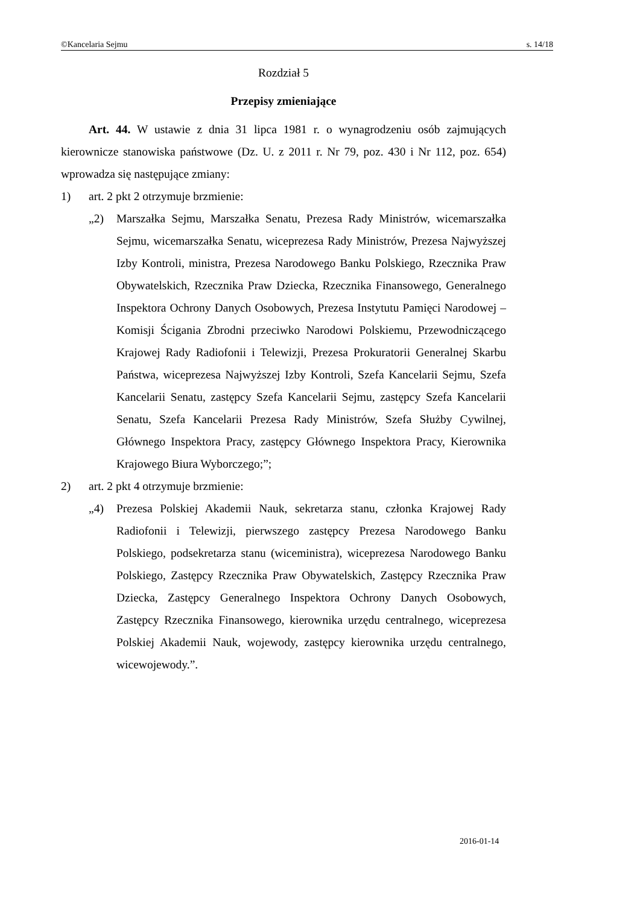©Kancelaria Sejmu s. 14/18
Rozdział 5
Przepisy zmieniające
Art. 44. W ustawie z dnia 31 lipca 1981 r. o wynagrodzeniu osób zajmujących kierownicze stanowiska państwowe (Dz. U. z 2011 r. Nr 79, poz. 430 i Nr 112, poz. 654) wprowadza się następujące zmiany:
1) art. 2 pkt 2 otrzymuje brzmienie:
„2) Marszałka Sejmu, Marszałka Senatu, Prezesa Rady Ministrów, wicemarszałka Sejmu, wicemarszałka Senatu, wiceprezesa Rady Ministrów, Prezesa Najwyższej Izby Kontroli, ministra, Prezesa Narodowego Banku Polskiego, Rzecznika Praw Obywatelskich, Rzecznika Praw Dziecka, Rzecznika Finansowego, Generalnego Inspektora Ochrony Danych Osobowych, Prezesa Instytutu Pamięci Narodowej – Komisji Ścigania Zbrodni przeciwko Narodowi Polskiemu, Przewodniczącego Krajowej Rady Radiofonii i Telewizji, Prezesa Prokuratorii Generalnej Skarbu Państwa, wiceprezesa Najwyższej Izby Kontroli, Szefa Kancelarii Sejmu, Szefa Kancelarii Senatu, zastępcy Szefa Kancelarii Sejmu, zastępcy Szefa Kancelarii Senatu, Szefa Kancelarii Prezesa Rady Ministrów, Szefa Służby Cywilnej, Głównego Inspektora Pracy, zastępcy Głównego Inspektora Pracy, Kierownika Krajowego Biura Wyborczego;”;
2) art. 2 pkt 4 otrzymuje brzmienie:
„4) Prezesa Polskiej Akademii Nauk, sekretarza stanu, członka Krajowej Rady Radiofonii i Telewizji, pierwszego zastępcy Prezesa Narodowego Banku Polskiego, podsekretarza stanu (wiceministra), wiceprezesa Narodowego Banku Polskiego, Zastępcy Rzecznika Praw Obywatelskich, Zastępcy Rzecznika Praw Dziecka, Zastępcy Generalnego Inspektora Ochrony Danych Osobowych, Zastępcy Rzecznika Finansowego, kierownika urzędu centralnego, wiceprezesa Polskiej Akademii Nauk, wojewody, zastępcy kierownika urzędu centralnego, wicewojewody.”.
2016-01-14